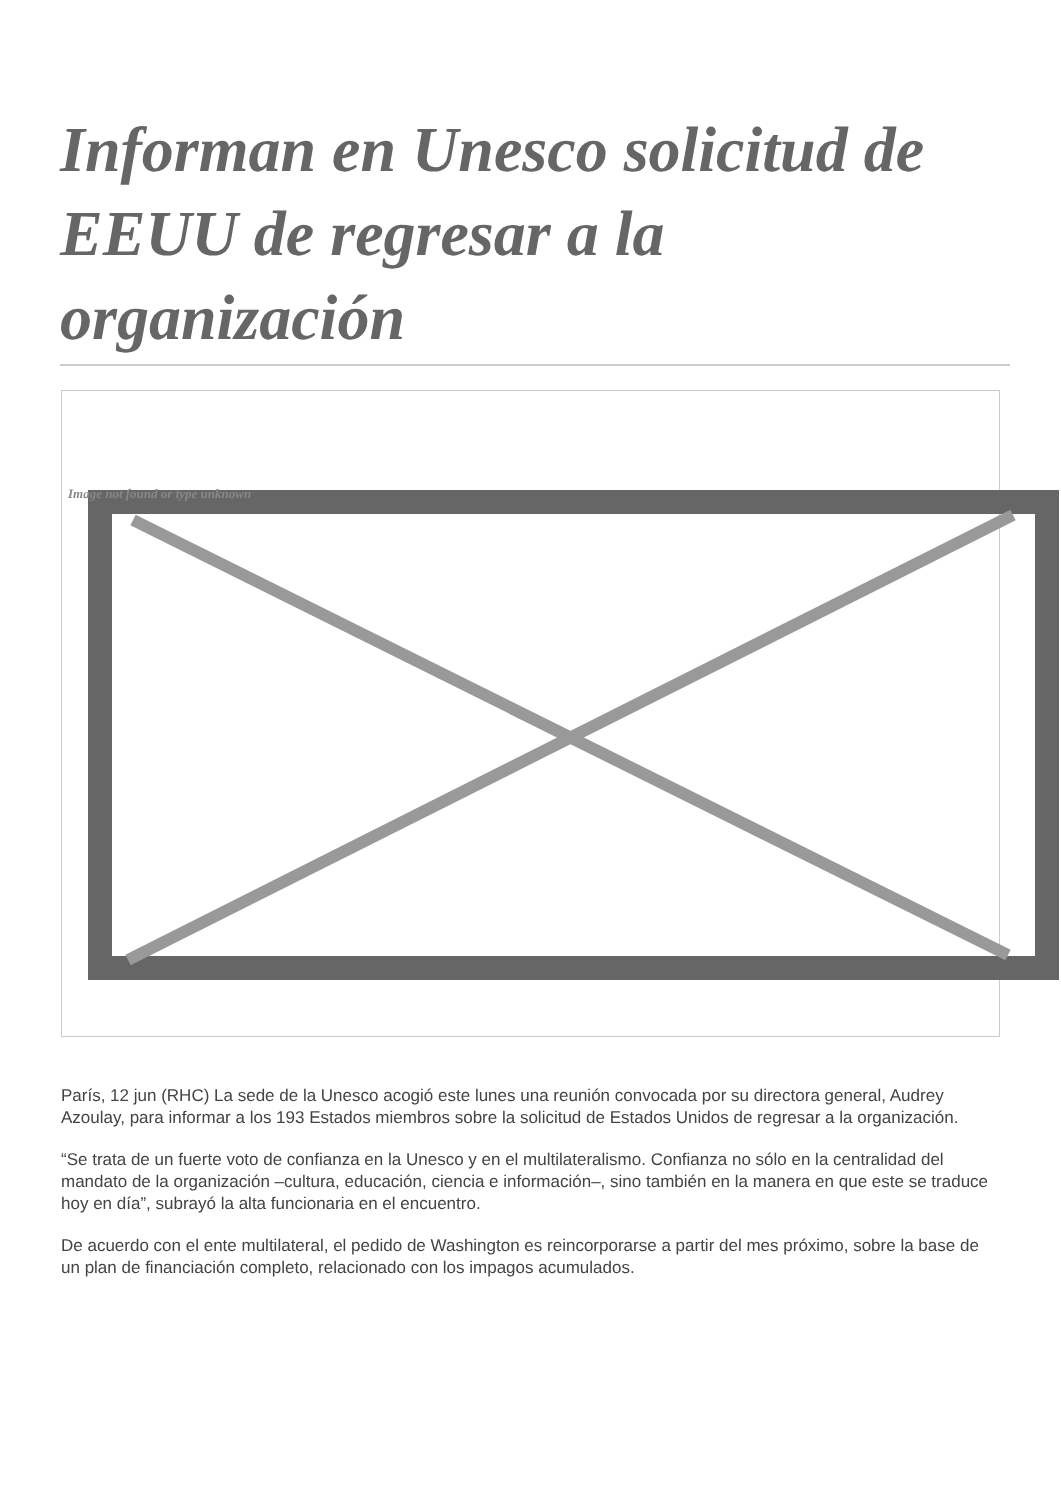Informan en Unesco solicitud de EEUU de regresar a la organización
Image not found or type unknown
París, 12 jun (RHC) La sede de la Unesco acogió este lunes una reunión convocada por su directora general, Audrey Azoulay, para informar a los 193 Estados miembros sobre la solicitud de Estados Unidos de regresar a la organización.
“Se trata de un fuerte voto de confianza en la Unesco y en el multilateralismo. Confianza no sólo en la centralidad del mandato de la organización –cultura, educación, ciencia e información–, sino también en la manera en que este se traduce hoy en día”, subrayó la alta funcionaria en el encuentro.
De acuerdo con el ente multilateral, el pedido de Washington es reincorporarse a partir del mes próximo, sobre la base de un plan de financiación completo, relacionado con los impagos acumulados.